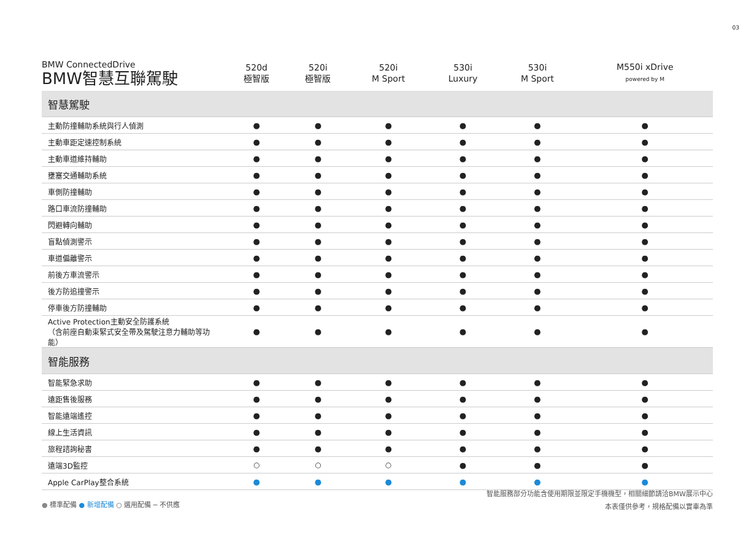03
| BMW ConnectedDrive BMW智慧互聯駕駛 | 520d 極智版 | 520i 極智版 | 520i M Sport | 530i Luxury | 530i M Sport | M550i xDrive powered by M |
| --- | --- | --- | --- | --- | --- | --- |
| 智慧駕駛 | | | | | | |
| 主動防撞輔助系統與行人偵測 | ● | ● | ● | ● | ● | ● |
| 主動車距定速控制系統 | ● | ● | ● | ● | ● | ● |
| 主動車道維持輔助 | ● | ● | ● | ● | ● | ● |
| 壅塞交通輔助系統 | ● | ● | ● | ● | ● | ● |
| 車側防撞輔助 | ● | ● | ● | ● | ● | ● |
| 路口車流防撞輔助 | ● | ● | ● | ● | ● | ● |
| 閃避轉向輔助 | ● | ● | ● | ● | ● | ● |
| 盲點偵測警示 | ● | ● | ● | ● | ● | ● |
| 車道偏離警示 | ● | ● | ● | ● | ● | ● |
| 前後方車流警示 | ● | ● | ● | ● | ● | ● |
| 後方防追撞警示 | ● | ● | ● | ● | ● | ● |
| 停車後方防撞輔助 | ● | ● | ● | ● | ● | ● |
| Active Protection主動安全防護系統 （含前座自動束緊式安全帶及駕駛注意力輔助等功能） | ● | ● | ● | ● | ● | ● |
| 智能服務 | | | | | | |
| 智能緊急求助 | ● | ● | ● | ● | ● | ● |
| 遠距售後服務 | ● | ● | ● | ● | ● | ● |
| 智能遠端遙控 | ● | ● | ● | ● | ● | ● |
| 線上生活資訊 | ● | ● | ● | ● | ● | ● |
| 旅程諮詢秘書 | ● | ● | ● | ● | ● | ● |
| 遠端3D監控 | ○ | ○ | ○ | ● | ● | ● |
| Apple CarPlay整合系統 | ● | ● | ● | ● | ● | ● |
智能服務部分功能含使用期限並限定手機機型，相關細節請洽BMW展示中心
本表僅供參考，規格配備以實車為準
● 標準配備 ● 新增配備 ○ 選用配備 ─ 不供應